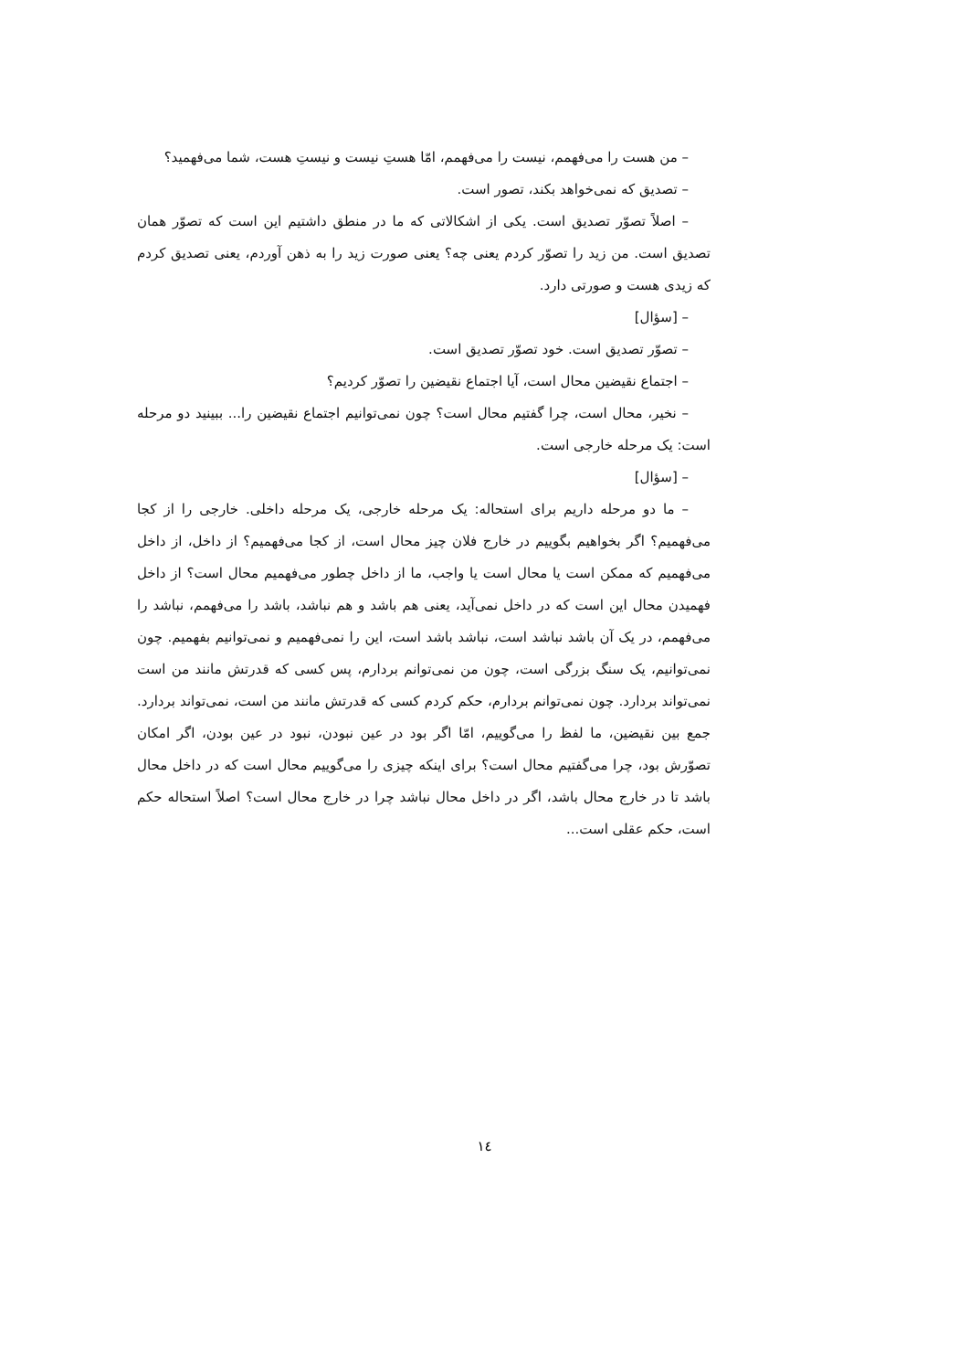– من هست را می‌فهمم، نیست را می‌فهمم، امّا هستِ نیست و نیستِ هست، شما می‌فهمید؟
– تصدیق که نمی‌خواهد بکند، تصور است.
– اصلاً تصوّر تصدیق است. یکی از اشکالاتی که ما در منطق داشتیم این است که تصوّر همان تصدیق است. من زید را تصوّر کردم یعنی چه؟ یعنی صورت زید را به ذهن آوردم، یعنی تصدیق کردم که زیدی هست و صورتی دارد.
– [سؤال]
– تصوّر تصدیق است. خود تصوّر تصدیق است.
– اجتماع نقیضین محال است، آیا اجتماع نقیضین را تصوّر کردیم؟
– نخیر، محال است، چرا گفتیم محال است؟ چون نمی‌توانیم اجتماع نقیضین را... ببینید دو مرحله است: یک مرحله خارجی است.
– [سؤال]
– ما دو مرحله داریم برای استحاله: یک مرحله خارجی، یک مرحله داخلی. خارجی را از کجا می‌فهمیم؟ اگر بخواهیم بگوییم در خارج فلان چیز محال است، از کجا می‌فهمیم؟ از داخل، از داخل می‌فهمیم که ممکن است یا محال است یا واجب، ما از داخل چطور می‌فهمیم محال است؟ از داخل فهمیدن محال این است که در داخل نمی‌آید، یعنی هم باشد و هم نباشد، باشد را می‌فهمم، نباشد را می‌فهمم، در یک آن باشد نباشد است، نباشد باشد است، این را نمی‌فهمیم و نمی‌توانیم بفهمیم. چون نمی‌توانیم، یک سنگ بزرگی است، چون من نمی‌توانم بردارم، پس کسی که قدرتش مانند من است نمی‌تواند بردارد. چون نمی‌توانم بردارم، حکم کردم کسی که قدرتش مانند من است، نمی‌تواند بردارد. جمع بین نقیضین، ما لفظ را می‌گوییم، امّا اگر بود در عین نبودن، نبود در عین بودن، اگر امکان تصوّرش بود، چرا می‌گفتیم محال است؟ برای اینکه چیزی را می‌گوییم محال است که در داخل محال باشد تا در خارج محال باشد، اگر در داخل محال نباشد چرا در خارج محال است؟ اصلاً استحاله حکم است، حکم عقلی است...
۱٤